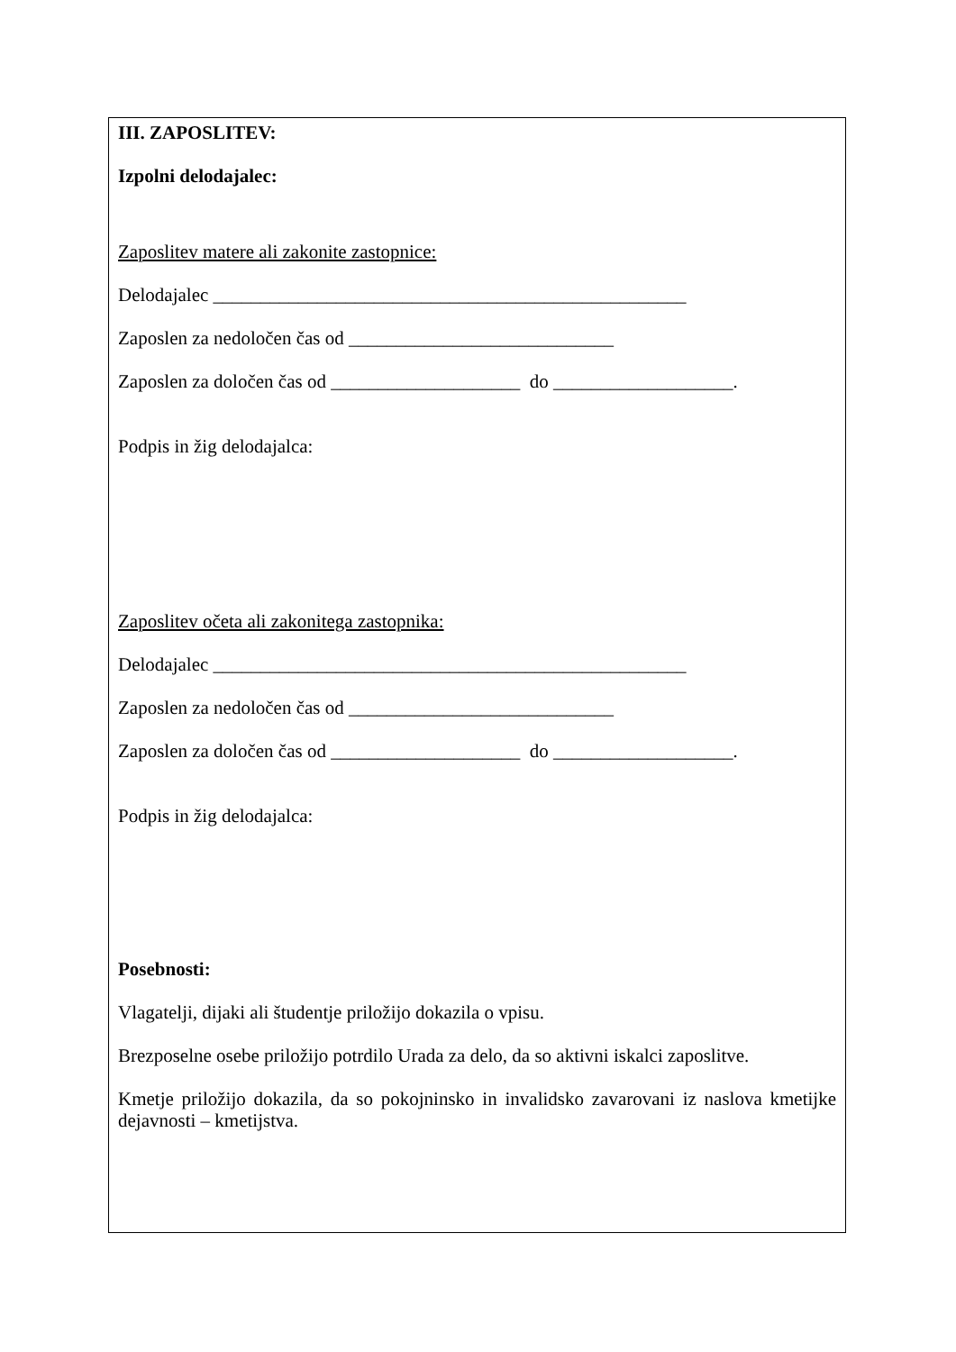III. ZAPOSLITEV:
Izpolni delodajalec:
Zaposlitev matere ali zakonite zastopnice:
Delodajalec __________________________________________________
Zaposlen za nedoločen čas od ____________________________
Zaposlen za določen čas od ____________________ do ___________________.
Podpis in žig delodajalca:
Zaposlitev očeta ali zakonitega zastopnika:
Delodajalec __________________________________________________
Zaposlen za nedoločen čas od ____________________________
Zaposlen za določen čas od ____________________ do ___________________.
Podpis in žig delodajalca:
Posebnosti:
Vlagatelji, dijaki ali študentje priložijo dokazila o vpisu.
Brezposelne osebe priložijo potrdilo Urada za delo, da so aktivni iskalci zaposlitve.
Kmetje priložijo dokazila, da so pokojninsko in invalidsko zavarovani iz naslova kmetijke dejavnosti – kmetijstva.